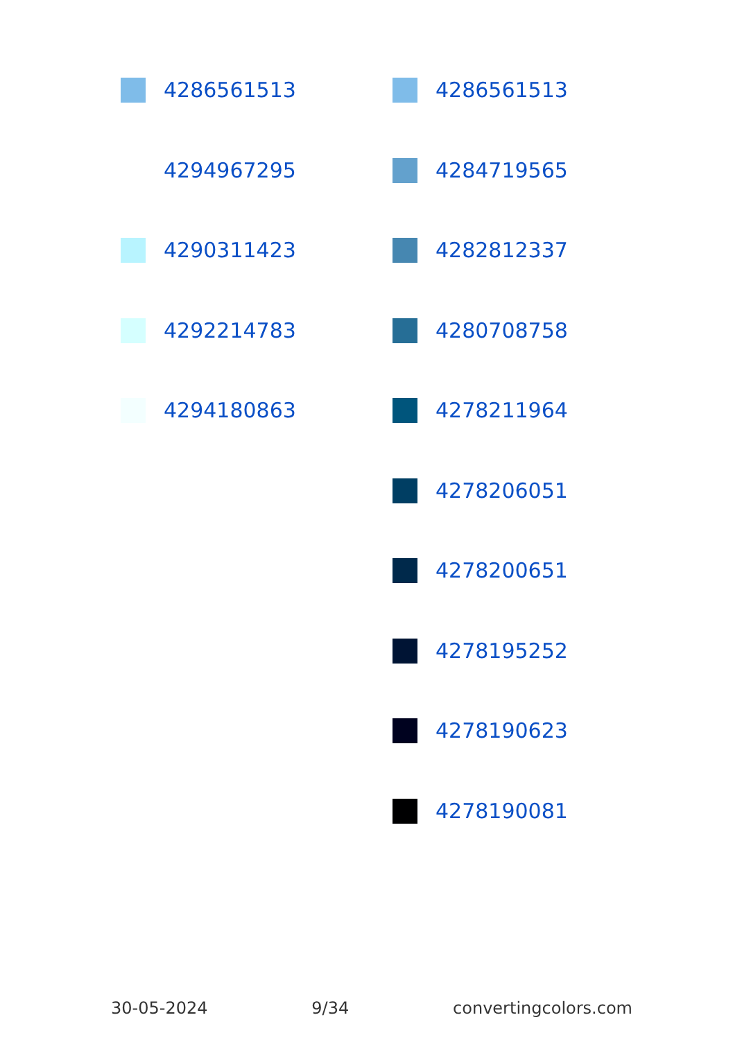4286561513
4294967295
4290311423
4292214783
4294180863
4286561513
4284719565
4282812337
4280708758
4278211964
4278206051
4278200651
4278195252
4278190623
4278190081
30-05-2024 9/34 convertingcolors.com